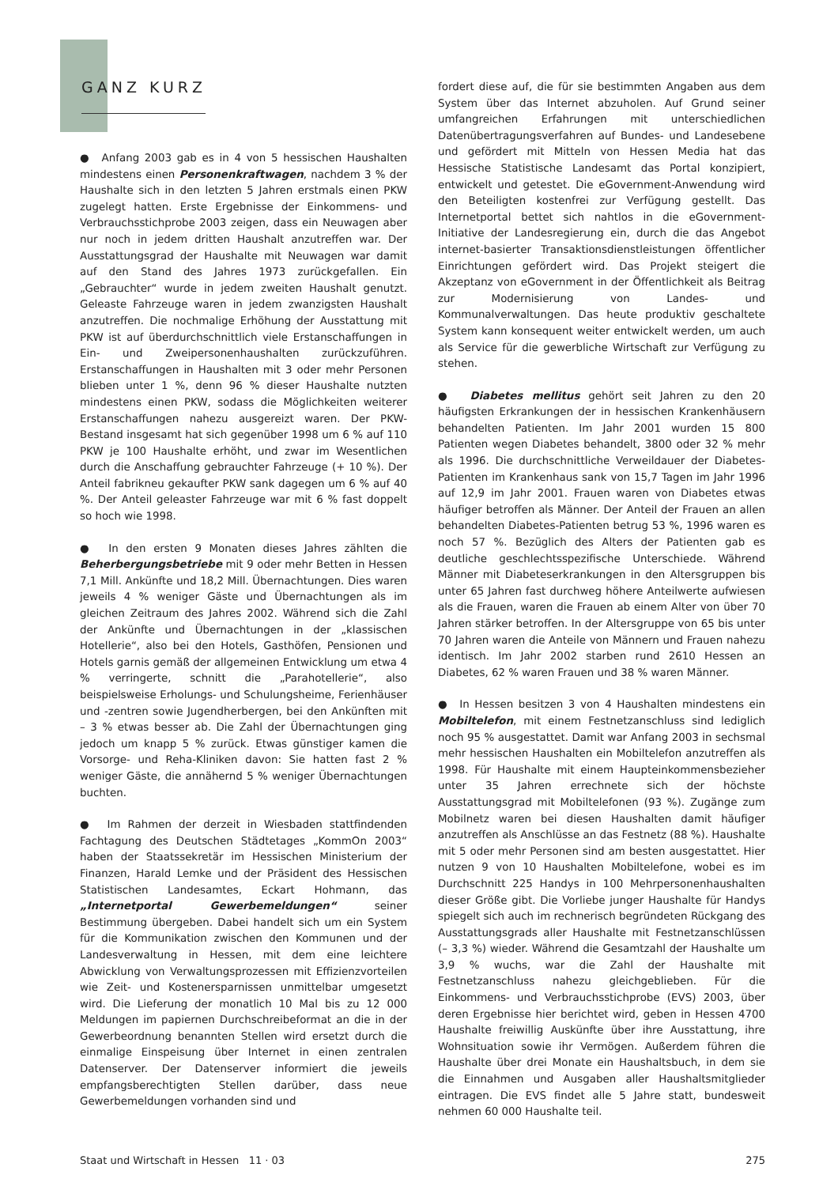GANZ KURZ
● Anfang 2003 gab es in 4 von 5 hessischen Haushalten mindestens einen Personenkraftwagen, nachdem 3 % der Haushalte sich in den letzten 5 Jahren erstmals einen PKW zugelegt hatten. Erste Ergebnisse der Einkommens- und Verbrauchsstichprobe 2003 zeigen, dass ein Neuwagen aber nur noch in jedem dritten Haushalt anzutreffen war. Der Ausstattungsgrad der Haushalte mit Neuwagen war damit auf den Stand des Jahres 1973 zurückgefallen. Ein „Gebrauchter“ wurde in jedem zweiten Haushalt genutzt. Geleaste Fahrzeuge waren in jedem zwanzigsten Haushalt anzutreffen. Die nochmalige Erhöhung der Ausstattung mit PKW ist auf überdurchschnittlich viele Erstanschaffungen in Ein- und Zweipersonenhaushalten zurückzuführen. Erstanschaffungen in Haushalten mit 3 oder mehr Personen blieben unter 1 %, denn 96 % dieser Haushalte nutzten mindestens einen PKW, sodass die Möglichkeiten weiterer Erstanschaffungen nahezu ausgereizt waren. Der PKW-Bestand insgesamt hat sich gegenüber 1998 um 6 % auf 110 PKW je 100 Haushalte erhöht, und zwar im Wesentlichen durch die Anschaffung gebrauchter Fahrzeuge (+ 10 %). Der Anteil fabrikneu gekaufter PKW sank dagegen um 6 % auf 40 %. Der Anteil geleaster Fahrzeuge war mit 6 % fast doppelt so hoch wie 1998.
● In den ersten 9 Monaten dieses Jahres zählten die Beherbergungsbetriebe mit 9 oder mehr Betten in Hessen 7,1 Mill. Ankünfte und 18,2 Mill. Übernachtungen. Dies waren jeweils 4 % weniger Gäste und Übernachtungen als im gleichen Zeitraum des Jahres 2002. Während sich die Zahl der Ankünfte und Übernachtungen in der „klassischen Hotellerie“, also bei den Hotels, Gasthöfen, Pensionen und Hotels garnis gemäß der allgemeinen Entwicklung um etwa 4 % verringerte, schnitt die „Parahotellerie“, also beispielsweise Erholungs- und Schulungsheime, Ferienhäuser und -zentren sowie Jugendherbergen, bei den Ankünften mit – 3 % etwas besser ab. Die Zahl der Übernachtungen ging jedoch um knapp 5 % zurück. Etwas günstiger kamen die Vorsorge- und Reha-Kliniken davon: Sie hatten fast 2 % weniger Gäste, die annähernd 5 % weniger Übernachtungen buchten.
● Im Rahmen der derzeit in Wiesbaden stattfindenden Fachtagung des Deutschen Städtetages „KommOn 2003“ haben der Staatssekretär im Hessischen Ministerium der Finanzen, Harald Lemke und der Präsident des Hessischen Statistischen Landesamtes, Eckart Hohmann, das „Internetportal Gewerbemeldungen“ seiner Bestimmung übergeben. Dabei handelt sich um ein System für die Kommunikation zwischen den Kommunen und der Landesverwaltung in Hessen, mit dem eine leichtere Abwicklung von Verwaltungsprozessen mit Effizienzvorteilen wie Zeit- und Kostenersparnissen unmittelbar umgesetzt wird. Die Lieferung der monatlich 10 Mal bis zu 12 000 Meldungen im papiernen Durchschreibeformat an die in der Gewerbeordnung benannten Stellen wird ersetzt durch die einmalige Einspeisung über Internet in einen zentralen Datenserver. Der Datenserver informiert die jeweils empfangsberechtigten Stellen darüber, dass neue Gewerbemeldungen vorhanden sind und
fordert diese auf, die für sie bestimmten Angaben aus dem System über das Internet abzuholen. Auf Grund seiner umfangreichen Erfahrungen mit unterschiedlichen Datenübertragungsverfahren auf Bundes- und Landesebene und gefördert mit Mitteln von Hessen Media hat das Hessische Statistische Landesamt das Portal konzipiert, entwickelt und getestet. Die eGovernment-Anwendung wird den Beteiligten kostenfrei zur Verfügung gestellt. Das Internetportal bettet sich nahtlos in die eGovernment-Initiative der Landesregierung ein, durch die das Angebot internet-basierter Transaktionsdienstleistungen öffentlicher Einrichtungen gefördert wird. Das Projekt steigert die Akzeptanz von eGovernment in der Öffentlichkeit als Beitrag zur Modernisierung von Landes- und Kommunalverwaltungen. Das heute produktiv geschaltete System kann konsequent weiter entwickelt werden, um auch als Service für die gewerbliche Wirtschaft zur Verfügung zu stehen.
● Diabetes mellitus gehört seit Jahren zu den 20 häufigsten Erkrankungen der in hessischen Krankenhäusern behandelten Patienten. Im Jahr 2001 wurden 15 800 Patienten wegen Diabetes behandelt, 3800 oder 32 % mehr als 1996. Die durchschnittliche Verweildauer der Diabetes-Patienten im Krankenhaus sank von 15,7 Tagen im Jahr 1996 auf 12,9 im Jahr 2001. Frauen waren von Diabetes etwas häufiger betroffen als Männer. Der Anteil der Frauen an allen behandelten Diabetes-Patienten betrug 53 %, 1996 waren es noch 57 %. Bezüglich des Alters der Patienten gab es deutliche geschlechtsspezifische Unterschiede. Während Männer mit Diabeteserkrankungen in den Altersgruppen bis unter 65 Jahren fast durchweg höhere Anteilwerte aufwiesen als die Frauen, waren die Frauen ab einem Alter von über 70 Jahren stärker betroffen. In der Altersgruppe von 65 bis unter 70 Jahren waren die Anteile von Männern und Frauen nahezu identisch. Im Jahr 2002 starben rund 2610 Hessen an Diabetes, 62 % waren Frauen und 38 % waren Männer.
● In Hessen besitzen 3 von 4 Haushalten mindestens ein Mobiltelefon, mit einem Festnetzanschluss sind lediglich noch 95 % ausgestattet. Damit war Anfang 2003 in sechsmal mehr hessischen Haushalten ein Mobiltelefon anzutreffen als 1998. Für Haushalte mit einem Haupteinkommensbezieher unter 35 Jahren errechnete sich der höchste Ausstattungsgrad mit Mobiltelefonen (93 %). Zugänge zum Mobilnetz waren bei diesen Haushalten damit häufiger anzutreffen als Anschlüsse an das Festnetz (88 %). Haushalte mit 5 oder mehr Personen sind am besten ausgestattet. Hier nutzen 9 von 10 Haushalten Mobiltelefone, wobei es im Durchschnitt 225 Handys in 100 Mehrpersonenhaushalten dieser Größe gibt. Die Vorliebe junger Haushalte für Handys spiegelt sich auch im rechnerisch begründeten Rückgang des Ausstattungsgrads aller Haushalte mit Festnetzanschlüssen (– 3,3 %) wieder. Während die Gesamtzahl der Haushalte um 3,9 % wuchs, war die Zahl der Haushalte mit Festnetzanschluss nahezu gleichgeblieben. Für die Einkommens- und Verbrauchsstichprobe (EVS) 2003, über deren Ergebnisse hier berichtet wird, geben in Hessen 4700 Haushalte freiwillig Auskünfte über ihre Ausstattung, ihre Wohnsituation sowie ihr Vermögen. Außerdem führen die Haushalte über drei Monate ein Haushaltsbuch, in dem sie die Einnahmen und Ausgaben aller Haushaltsmitglieder eintragen. Die EVS findet alle 5 Jahre statt, bundesweit nehmen 60 000 Haushalte teil.
Staat und Wirtschaft in Hessen 11 · 03 275